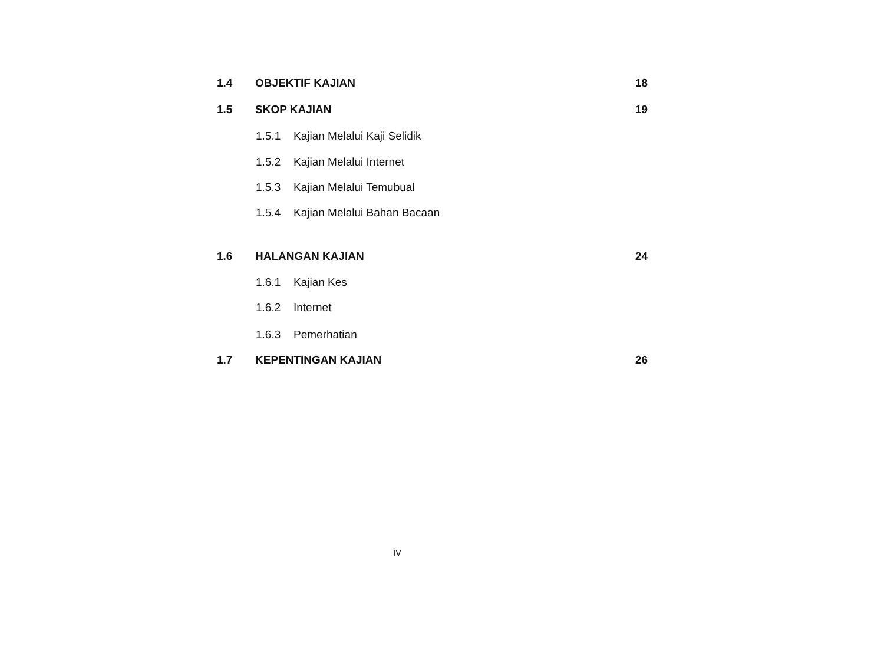1.4 OBJEKTIF KAJIAN 18
1.5 SKOP KAJIAN 19
1.5.1 Kajian Melalui Kaji Selidik
1.5.2 Kajian Melalui Internet
1.5.3 Kajian Melalui Temubual
1.5.4 Kajian Melalui Bahan Bacaan
1.6 HALANGAN KAJIAN 24
1.6.1 Kajian Kes
1.6.2 Internet
1.6.3 Pemerhatian
1.7 KEPENTINGAN KAJIAN 26
iv